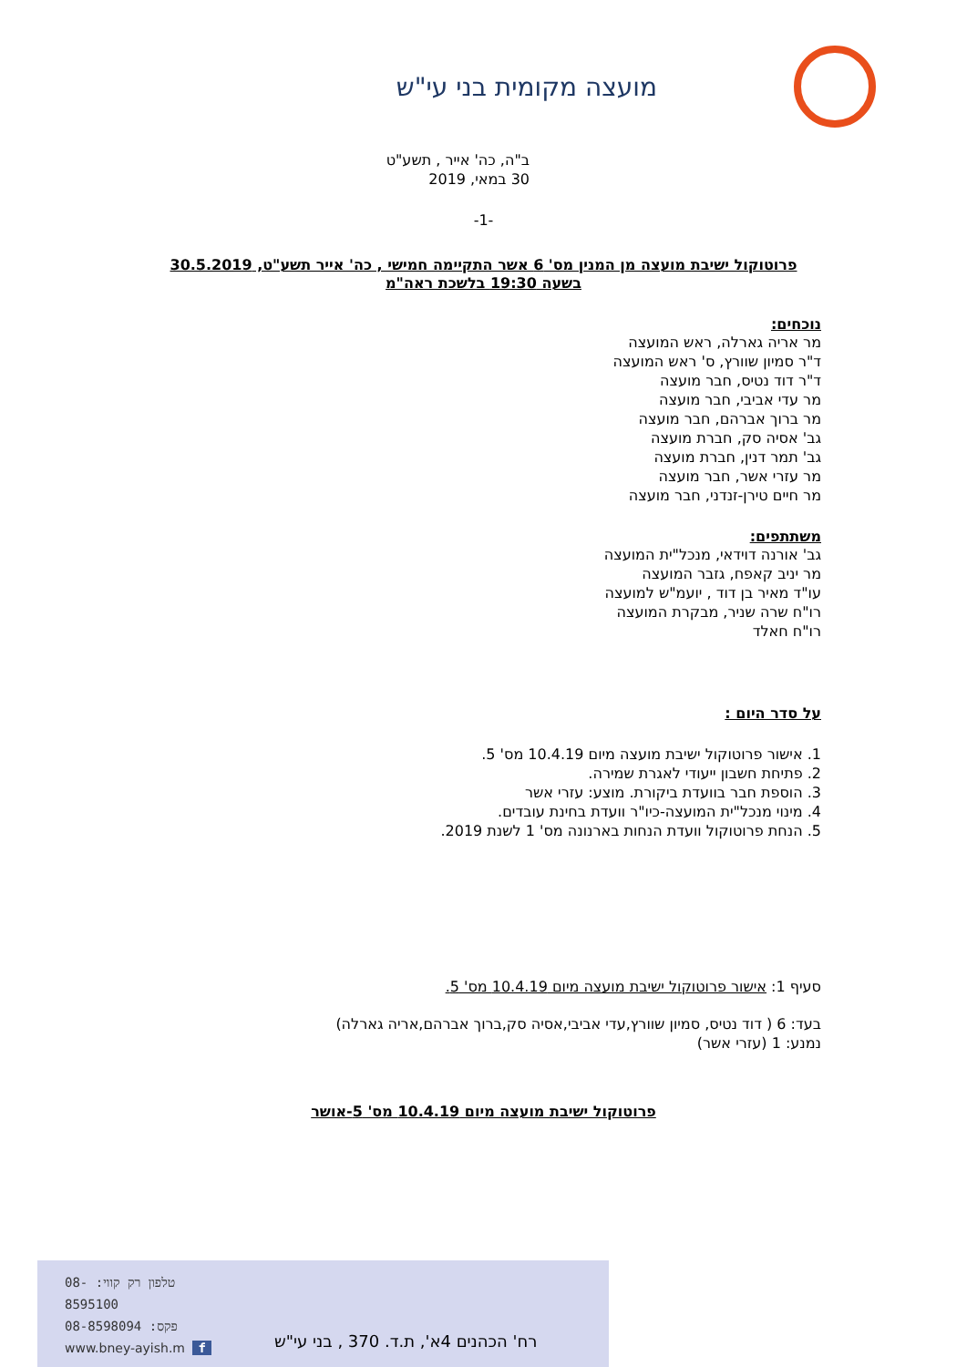מועצה מקומית בני עי"ש
ב"ה, כה' אייר , תשע"ט
30 במאי, 2019
-1-
פרוטוקול ישיבת מועצה מן המנין מס' 6 אשר התקיימה חמישי , כה' אייר תשע"ט, 30.5.2019
בשעה 19:30 בלשכת ראה"מ
נוכחים:
מר אריה גארלה, ראש המועצה
ד"ר סמיון שוורץ, ס' ראש המועצה
ד"ר דוד נטיס, חבר מועצה
מר עדי אביבי, חבר מועצה
מר ברוך אברהם, חבר מועצה
גב' אסיה סק, חברת מועצה
גב' תמר דנין, חברת מועצה
מר עזרי אשר, חבר מועצה
מר חיים טירן-זנדני, חבר מועצה
משתתפים:
גב' אורנה דוידאי, מנכל"ית המועצה
מר יניב קאפח, גזבר המועצה
עו"ד מאיר בן דוד , יועמ"ש למועצה
רו"ח שרה שניר, מבקרת המועצה
רו"ח חאלד
על סדר היום :
1. אישור פרוטוקול ישיבת מועצה מיום 10.4.19 מס' 5.
2. פתיחת חשבון ייעודי לאגרת שמירה.
3. הוספת חבר בוועדת ביקורת. מוצע: עזרי אשר
4. מינוי מנכל"ית המועצה-כיו"ר וועדת בחינת עובדים.
5. הנחת פרוטוקול וועדת הנחות בארנונה מס' 1 לשנת 2019.
סעיף 1: אישור פרוטוקול ישיבת מועצה מיום 10.4.19 מס' 5.
בעד: 6 ( דוד נטיס, סמיון שוורץ,עדי אביבי,אסיה סק,ברוך אברהם,אריה גארלה)
נמנע: 1 (עזרי אשר)
פרוטוקול ישיבת מועצה מיום 10.4.19 מס' 5-אושר
טלפון רק קווי: -08
8595100
פקס: 08-8598094
www.bney-ayish.m f
רח' הכהנים 4א', ת.ד. 370 , בני עי"ש